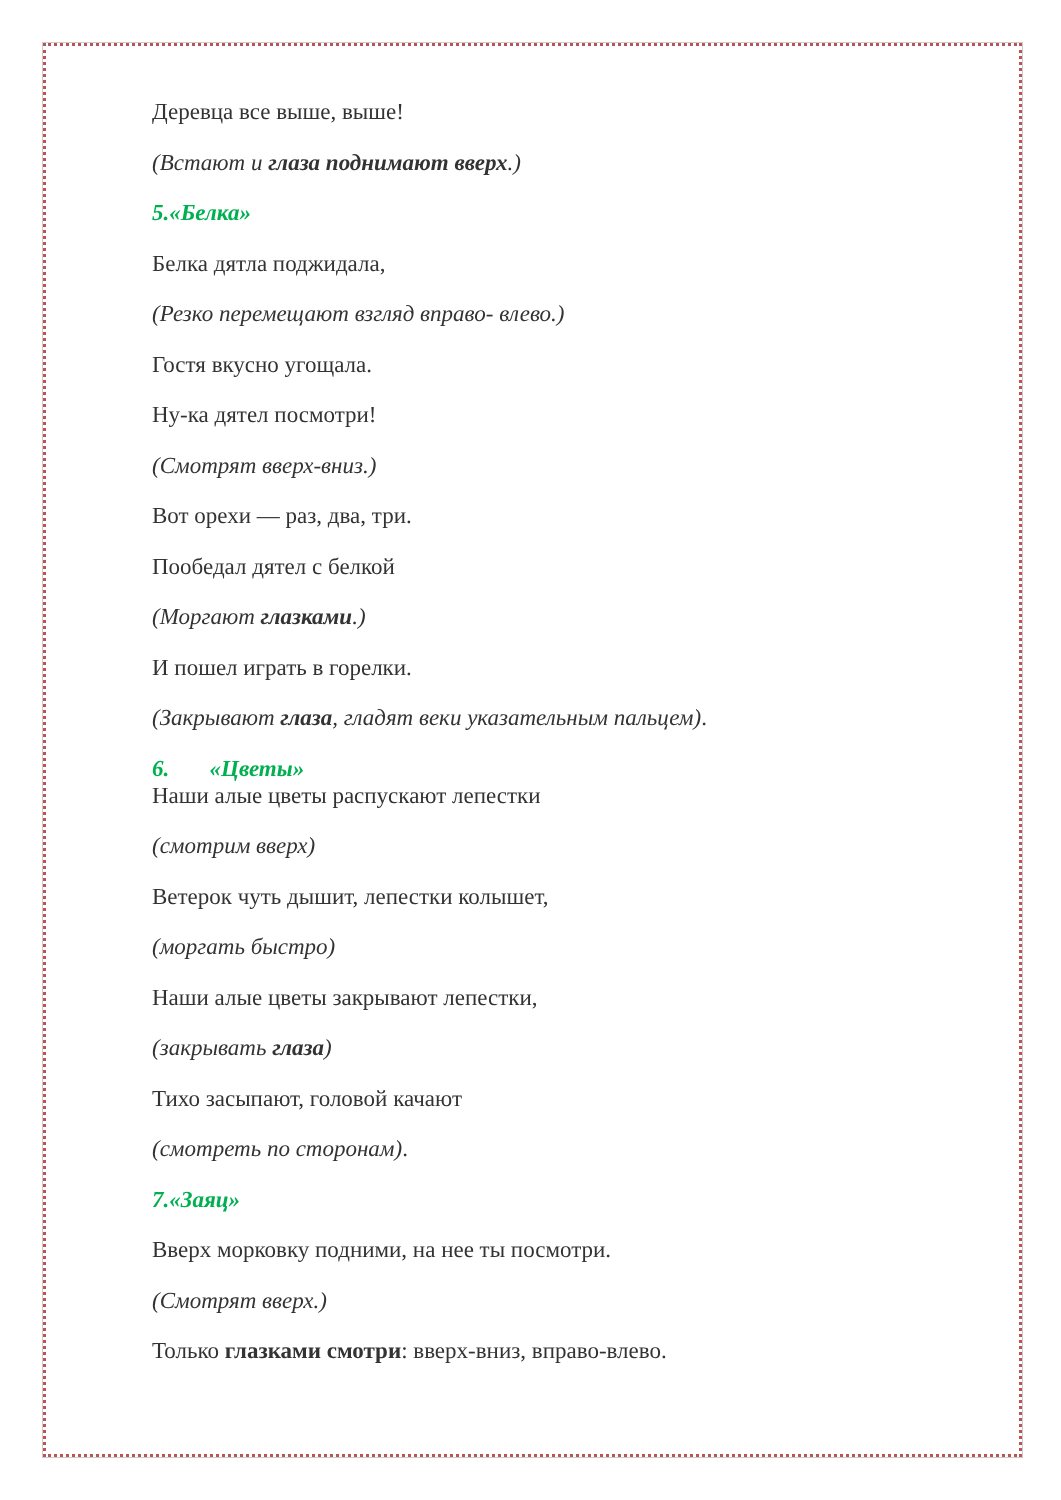Деревца все выше, выше!
(Встают и глаза поднимают вверх.)
5.«Белка»
Белка дятла поджидала,
(Резко перемещают взгляд вправо- влево.)
Гостя вкусно угощала.
Ну-ка дятел посмотри!
(Смотрят вверх-вниз.)
Вот орехи — раз, два, три.
Пообедал дятел с белкой
(Моргают глазками.)
И пошел играть в горелки.
(Закрывают глаза, гладят веки указательным пальцем).
6. «Цветы»
Наши алые цветы распускают лепестки
(смотрим вверх)
Ветерок чуть дышит, лепестки колышет,
(моргать быстро)
Наши алые цветы закрывают лепестки,
(закрывать глаза)
Тихо засыпают, головой качают
(смотреть по сторонам).
7.«Заяц»
Вверх морковку подними, на нее ты посмотри.
(Смотрят вверх.)
Только глазками смотри: вверх-вниз, вправо-влево.